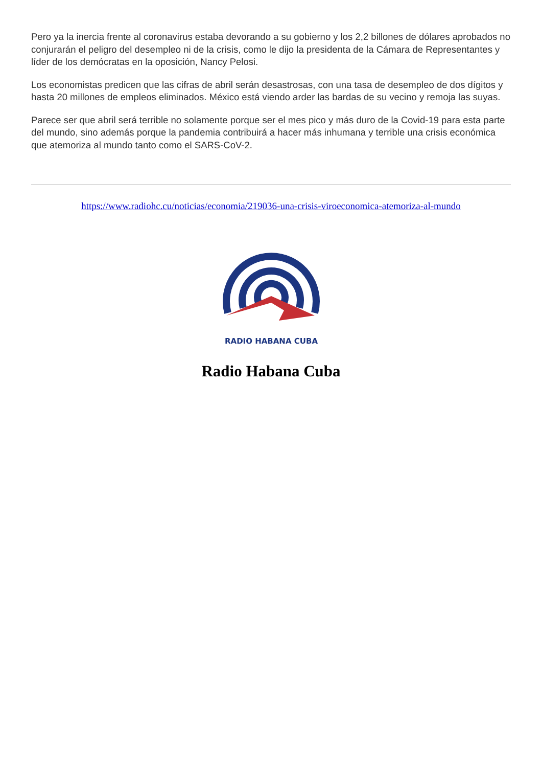Pero ya la inercia frente al coronavirus estaba devorando a su gobierno y los 2,2 billones de dólares aprobados no conjurarán el peligro del desempleo ni de la crisis, como le dijo la presidenta de la Cámara de Representantes y líder de los demócratas en la oposición, Nancy Pelosi.
Los economistas predicen que las cifras de abril serán desastrosas, con una tasa de desempleo de dos dígitos y hasta 20 millones de empleos eliminados. México está viendo arder las bardas de su vecino y remoja las suyas.
Parece ser que abril será terrible no solamente porque ser el mes pico y más duro de la Covid-19 para esta parte del mundo, sino además porque la pandemia contribuirá a hacer más inhumana y terrible una crisis económica que atemoriza al mundo tanto como el SARS-CoV-2.
https://www.radiohc.cu/noticias/economia/219036-una-crisis-viroeconomica-atemoriza-al-mundo
RADIO HABANA CUBA
Radio Habana Cuba